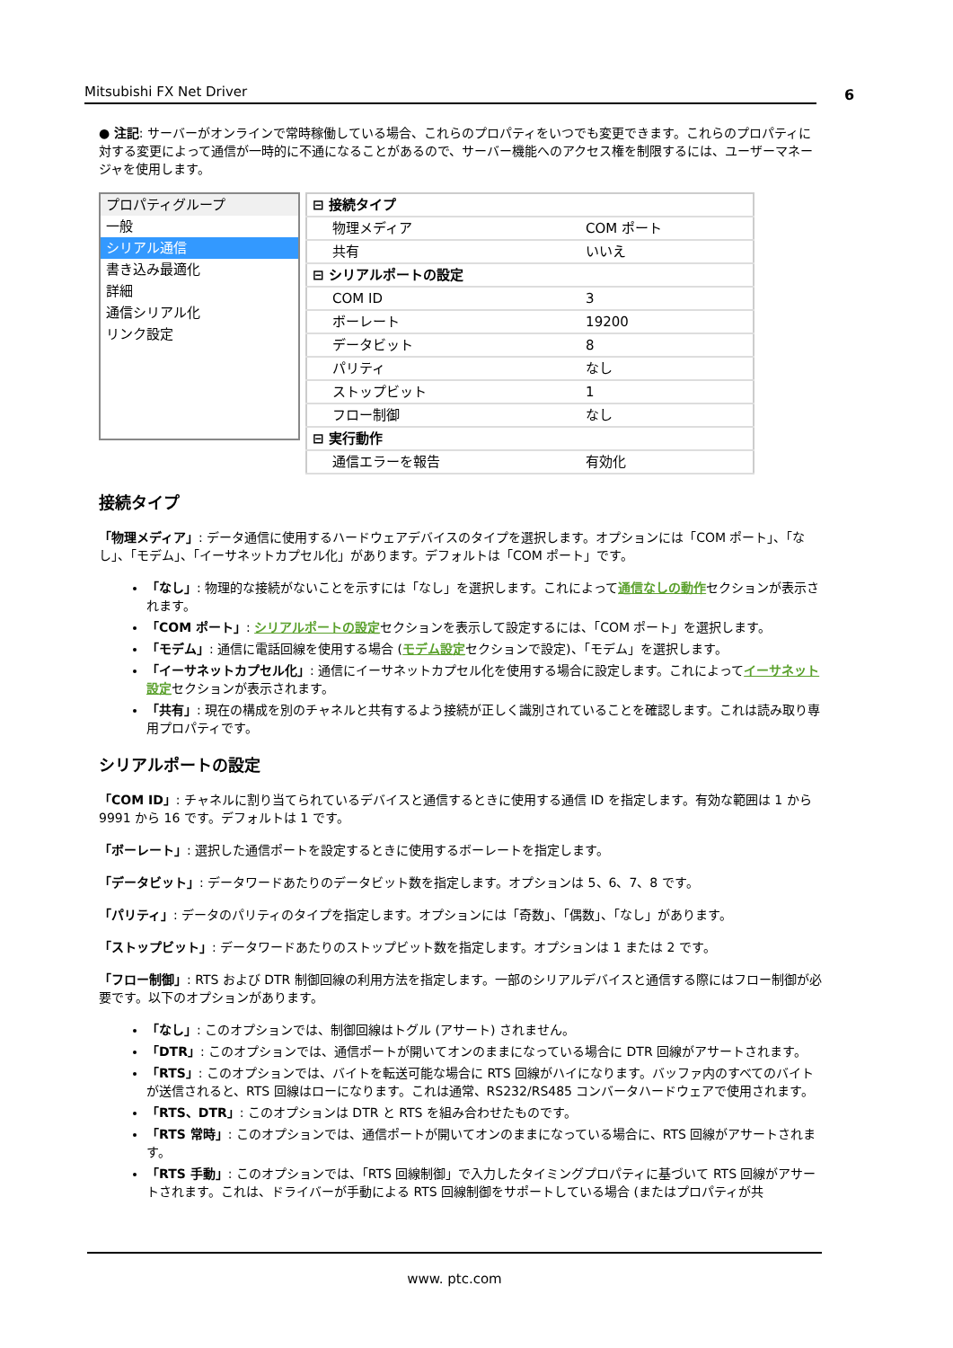Mitsubishi FX Net Driver 6
● 注記: サーバーがオンラインで常時稼働している場合、これらのプロパティをいつでも変更できます。これらのプロパティに対する変更によって通信が一時的に不通になることがあるので、サーバー機能へのアクセス権を制限するには、ユーザーマネージャを使用します。
プロパティグループ
一般
シリアル通信
書き込み最適化
詳細
通信シリアル化
リンク設定
| ⊟ 接続タイプ | |
| 物理メディア | COM ポート |
| 共有 | いいえ |
| ⊟ シリアルポートの設定 | |
| COM ID | 3 |
| ボーレート | 19200 |
| データビット | 8 |
| パリティ | なし |
| ストップビット | 1 |
| フロー制御 | なし |
| ⊟ 実行動作 | |
| 通信エラーを報告 | 有効化 |
接続タイプ
「物理メディア」: データ通信に使用するハードウェアデバイスのタイプを選択します。オプションには「COM ポート」、「なし」、「モデム」、「イーサネットカプセル化」があります。デフォルトは「COM ポート」です。
「なし」: 物理的な接続がないことを示すには「なし」を選択します。これによって通信なしの動作セクションが表示されます。
「COM ポート」: シリアルポートの設定セクションを表示して設定するには、「COM ポート」を選択します。
「モデム」: 通信に電話回線を使用する場合 (モデム設定セクションで設定)、「モデム」を選択します。
「イーサネットカプセル化」: 通信にイーサネットカプセル化を使用する場合に設定します。これによってイーサネット設定セクションが表示されます。
「共有」: 現在の構成を別のチャネルと共有するよう接続が正しく識別されていることを確認します。これは読み取り専用プロパティです。
シリアルポートの設定
「COM ID」: チャネルに割り当てられているデバイスと通信するときに使用する通信 ID を指定します。有効な範囲は 1 から 9991 から 16 です。デフォルトは 1 です。
「ボーレート」: 選択した通信ポートを設定するときに使用するボーレートを指定します。
「データビット」: データワードあたりのデータビット数を指定します。オプションは 5、6、7、8 です。
「パリティ」: データのパリティのタイプを指定します。オプションには「奇数」、「偶数」、「なし」があります。
「ストップビット」: データワードあたりのストップビット数を指定します。オプションは 1 または 2 です。
「フロー制御」: RTS および DTR 制御回線の利用方法を指定します。一部のシリアルデバイスと通信する際にはフロー制御が必要です。以下のオプションがあります。
「なし」: このオプションでは、制御回線はトグル (アサート) されません。
「DTR」: このオプションでは、通信ポートが開いてオンのままになっている場合に DTR 回線がアサートされます。
「RTS」: このオプションでは、バイトを転送可能な場合に RTS 回線がハイになります。バッファ内のすべてのバイトが送信されると、RTS 回線はローになります。これは通常、RS232/RS485 コンバータハードウェアで使用されます。
「RTS、DTR」: このオプションは DTR と RTS を組み合わせたものです。
「RTS 常時」: このオプションでは、通信ポートが開いてオンのままになっている場合に、RTS 回線がアサートされます。
「RTS 手動」: このオプションでは、「RTS 回線制御」で入力したタイミングプロパティに基づいて RTS 回線がアサートされます。これは、ドライバーが手動による RTS 回線制御をサポートしている場合 (またはプロパティが共
www. ptc.com